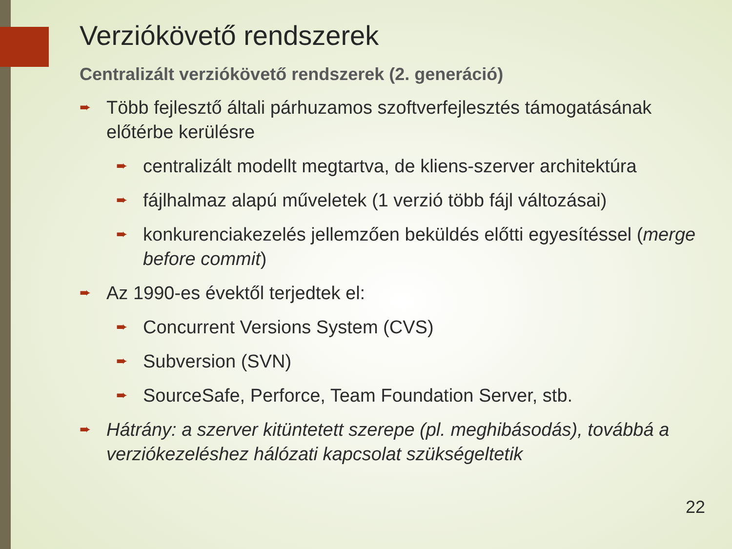Verziókövető rendszerek
Centralizált verziókövető rendszerek (2. generáció)
➨ Több fejlesztő általi párhuzamos szoftverfejlesztés támogatásának előtérbe kerülésre
➨ centralizált modellt megtartva, de kliens-szerver architektúra
➨ fájlhalmaz alapú műveletek (1 verzió több fájl változásai)
➨ konkurenciakezelés jellemzően beküldés előtti egyesítéssel (merge before commit)
➨ Az 1990-es évektől terjedtek el:
➨ Concurrent Versions System (CVS)
➨ Subversion (SVN)
➨ SourceSafe, Perforce, Team Foundation Server, stb.
➨ Hátrány: a szerver kitüntetett szerepe (pl. meghibásodás), továbbá a verziókezeléshez hálózati kapcsolat szükségeltetik
22